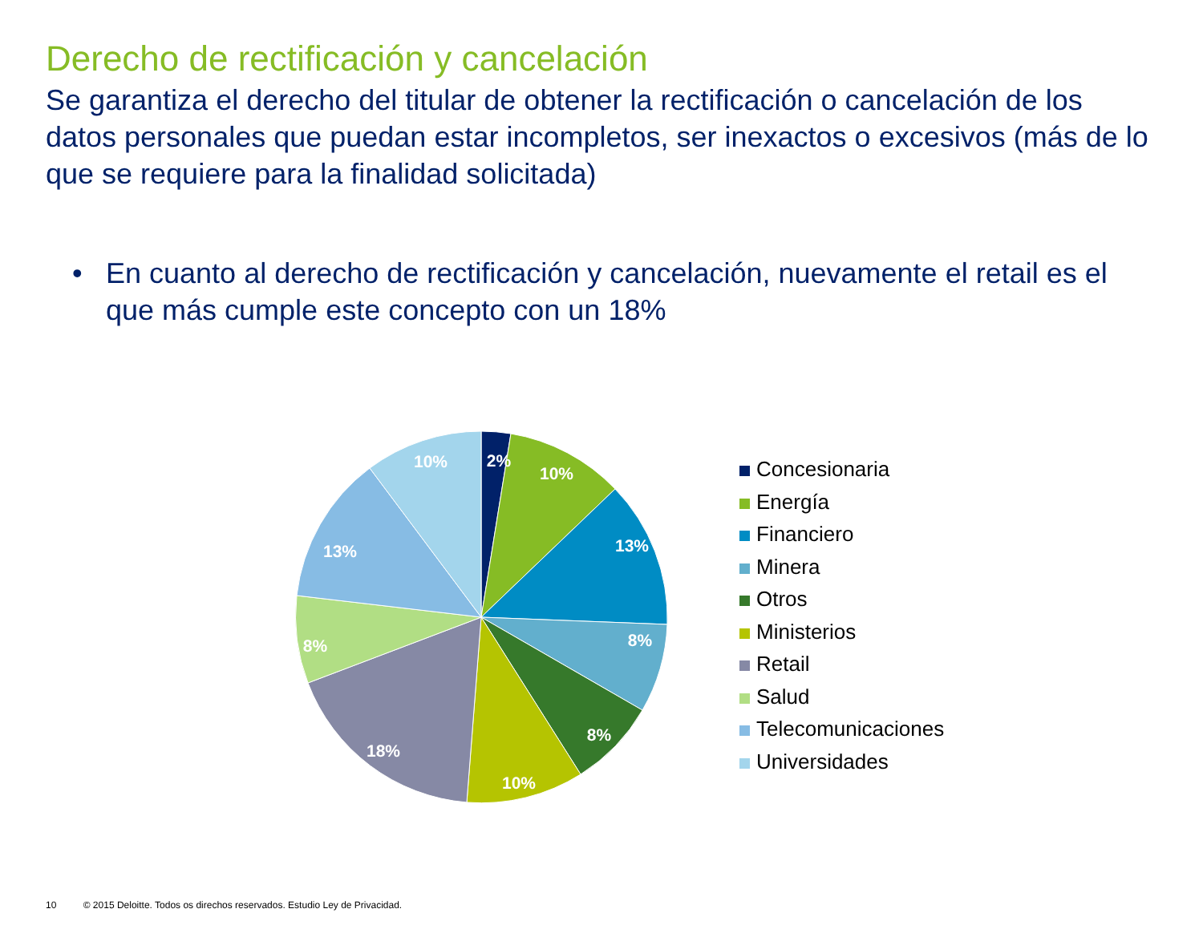Derecho de rectificación y cancelación
Se garantiza el derecho del titular de obtener la rectificación o cancelación de los datos personales que puedan estar incompletos, ser inexactos o excesivos (más de lo que se requiere para la finalidad solicitada)
• En cuanto al derecho de rectificación y cancelación, nuevamente el retail es el que más cumple este concepto con un 18%
2%
10%
13%
8%
8%
10%
18%
8%
13%
10%
Concesionaria
Energía
Financiero
Minera
Otros
Ministerios
Retail
Salud
Telecomunicaciones
Universidades
10 © 2015 Deloitte. Todos os direchos reservados. Estudio Ley de Privacidad.